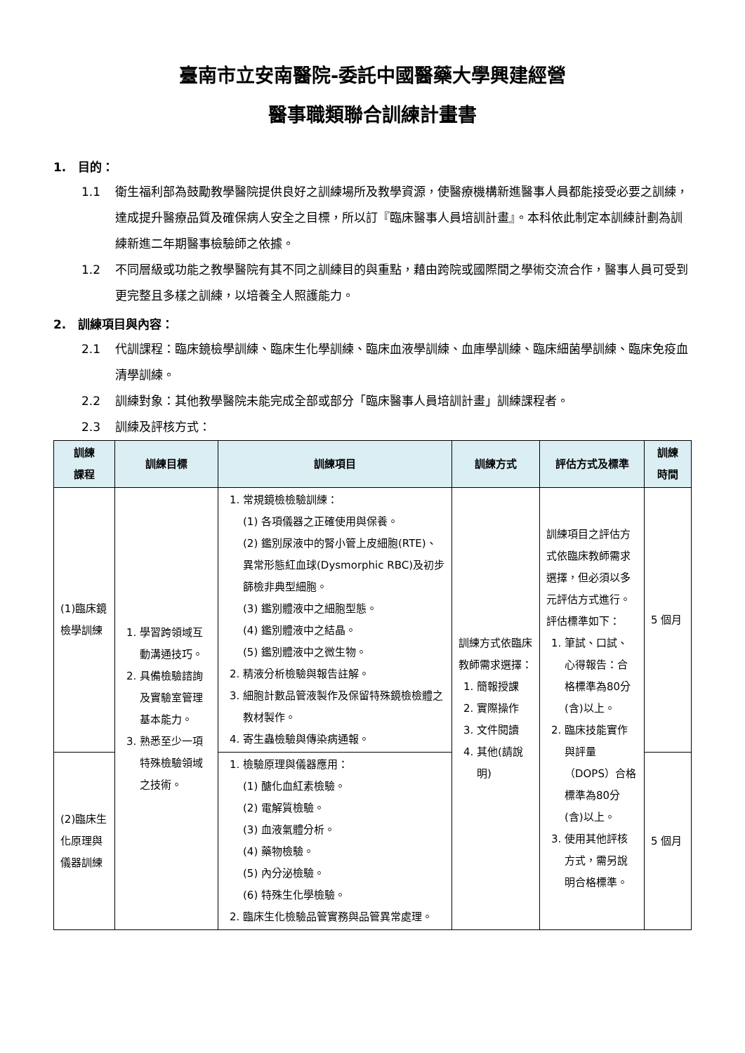臺南市立安南醫院-委託中國醫藥大學興建經營
醫事職類聯合訓練計畫書
1.　目的：
1.1 衛生福利部為鼓勵教學醫院提供良好之訓練場所及教學資源，使醫療機構新進醫事人員都能接受必要之訓練，達成提升醫療品質及確保病人安全之目標，所以訂『臨床醫事人員培訓計畫』。本科依此制定本訓練計劃為訓練新進二年期醫事檢驗師之依據。
1.2 不同層級或功能之教學醫院有其不同之訓練目的與重點，藉由跨院或國際間之學術交流合作，醫事人員可受到更完整且多樣之訓練，以培養全人照護能力。
2.　訓練項目與內容：
2.1 代訓課程：臨床鏡檢學訓練、臨床生化學訓練、臨床血液學訓練、血庫學訓練、臨床細菌學訓練、臨床免疫血清學訓練。
2.2 訓練對象：其他教學醫院未能完成全部或部分「臨床醫事人員培訓計畫」訓練課程者。
2.3 訓練及評核方式：
| 訓練 課程 | 訓練目標 | 訓練項目 | 訓練方式 | 評估方式及標準 | 訓練 時間 |
| --- | --- | --- | --- | --- | --- |
| (1)臨床鏡檢學訓練 | 1. 學習跨領域互動溝通技巧。 2. 具備檢驗諮詢及實驗室管理基本能力。 3. 熟悉至少一項特殊檢驗領域之技術。 | 1. 常規鏡檢檢驗訓練： (1) 各項儀器之正確使用與保養。 (2) 鑑別尿液中的腎小管上皮細胞(RTE)、異常形態紅血球(Dysmorphic RBC)及初步篩檢非典型細胞。 (3) 鑑別體液中之細胞型態。 (4) 鑑別體液中之結晶。 (5) 鑑別體液中之微生物。 2. 精液分析檢驗與報告註解。 3. 細胞計數品管液製作及保留特殊鏡檢檢體之教材製作。 4. 寄生蟲檢驗與傳染病通報。 | 訓練方式依臨床教師需求選擇： 1. 簡報授課 2. 實際操作 3. 文件閱讀 4. 其他(請說明) | 訓練項目之評估方式依臨床教師需求選擇，但必須以多元評估方式進行。評估標準如下： 1. 筆試、口試、心得報告：合格標準為80分(含)以上。 2. 臨床技能實作與評量（DOPS）合格標準為80分(含)以上。 3. 使用其他評核方式，需另說明合格標準。 | 5 個月 |
| (2)臨床生化原理與儀器訓練 | | 1. 檢驗原理與儀器應用： (1) 醣化血紅素檢驗。 (2) 電解質檢驗。 (3) 血液氣體分析。 (4) 藥物檢驗。 (5) 內分泌檢驗。 (6) 特殊生化學檢驗。 2. 臨床生化檢驗品管實務與品管異常處理。 | | | 5 個月 |